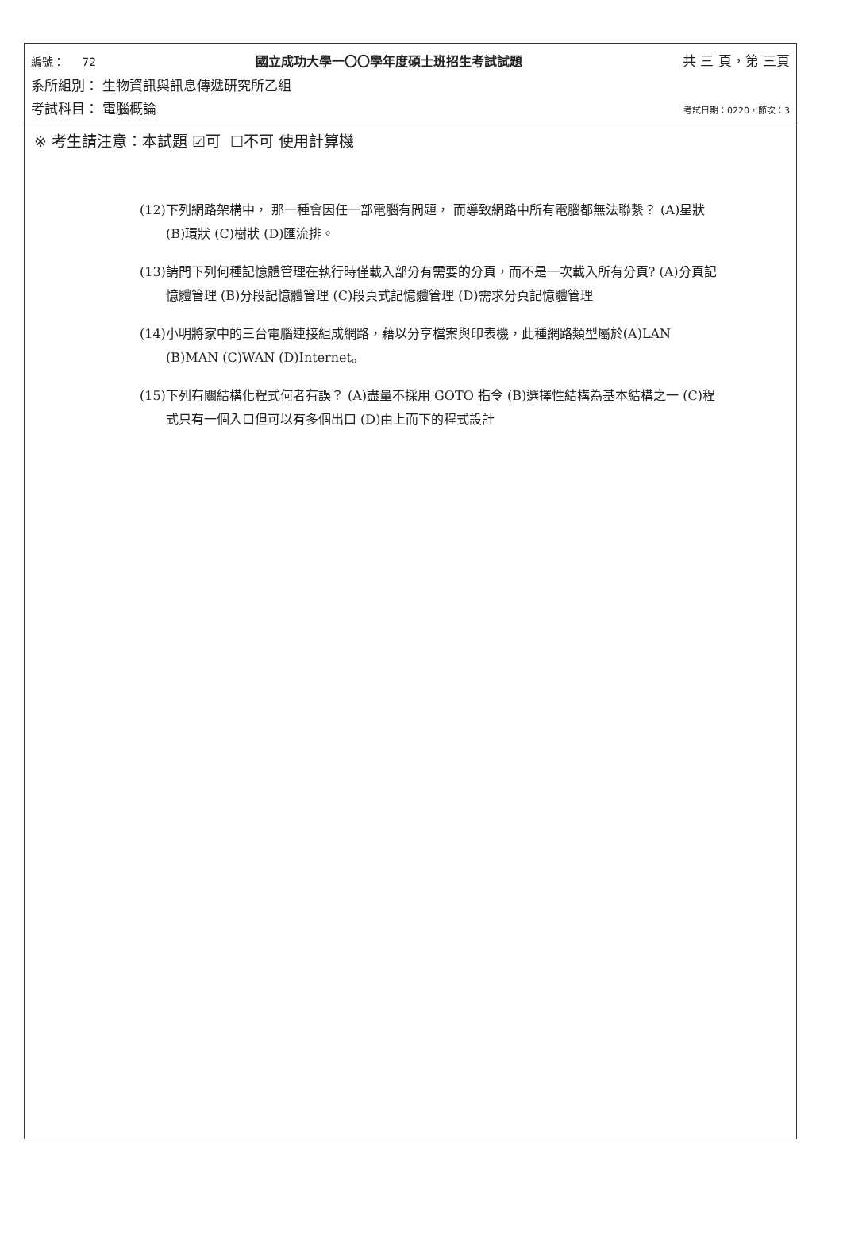編號： 72 國立成功大學一〇〇學年度碩士班招生考試試題 共 三 頁，第 三頁
系所組別： 生物資訊與訊息傳遞研究所乙組
考試科目： 電腦概論 考試日期：0220，節次：3
※ 考生請注意：本試題 ☑可 ☐不可 使用計算機
(12)下列網路架構中， 那一種會因任一部電腦有問題， 而導致網路中所有電腦都無法聯繫？ (A)星狀 (B)環狀 (C)樹狀 (D)匯流排。
(13)請問下列何種記憶體管理在執行時僅載入部分有需要的分頁，而不是一次載入所有分頁? (A)分頁記憶體管理 (B)分段記憶體管理 (C)段頁式記憶體管理 (D)需求分頁記憶體管理
(14)小明將家中的三台電腦連接組成網路，藉以分享檔案與印表機，此種網路類型屬於(A)LAN (B)MAN (C)WAN (D)Internet。
(15)下列有關結構化程式何者有誤？ (A)盡量不採用 GOTO 指令 (B)選擇性結構為基本結構之一 (C)程式只有一個入口但可以有多個出口 (D)由上而下的程式設計